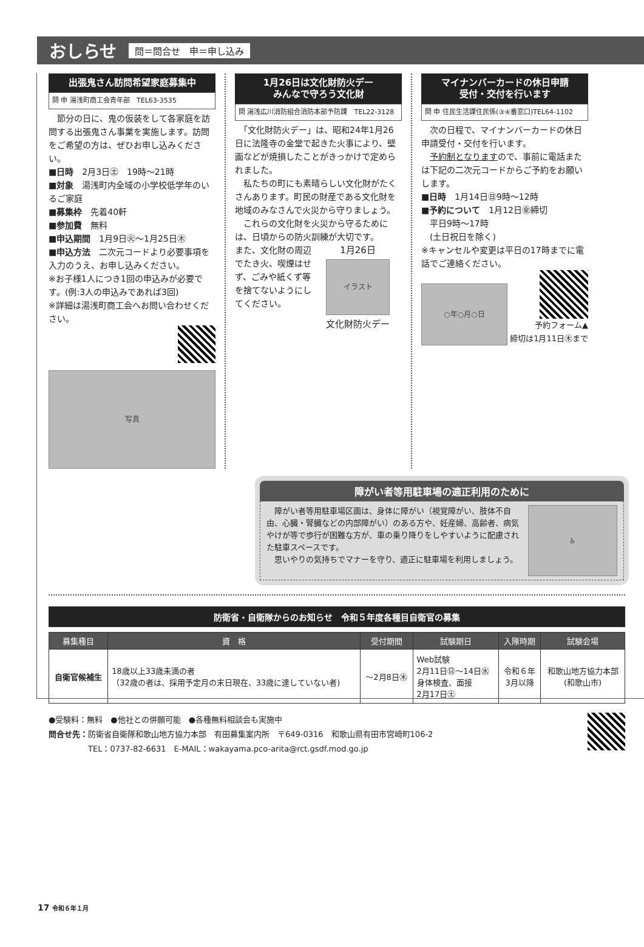おしらせ
問＝問合せ　申＝申し込み
出張鬼さん訪問希望家庭募集中
問 申 湯浅町商工会青年部　TEL63-3535
　節分の日に、鬼の仮装をして各家庭を訪問する出張鬼さん事業を実施します。訪問をご希望の方は、ぜひお申し込みください。
■日時　2月3日㊏　19時～21時
■対象　湯浅町内全域の小学校低学年のいるご家庭
■募集枠　先着40軒
■参加費　無料
■申込期間　1月9日㊋～1月25日㊍
■申込方法　二次元コードより必要事項を入力のうえ、お申し込みください。
※お子様1人につき1回の申込みが必要です。(例:3人の申込みであれば3回)
※詳細は湯浅町商工会へお問い合わせください。
写真
1月26日は文化財防火デー
みんなで守ろう文化財
問 湯浅広川消防組合消防本部予防課　TEL22-3128
　「文化財防火デー」は、昭和24年1月26日に法隆寺の金堂で起きた火事により、壁画などが焼損したことがきっかけで定められました。
　私たちの町にも素晴らしい文化財がたくさんあります。町民の財産である文化財を地域のみなさんで火災から守りましょう。
　これらの文化財を火災から守るためには、日頃からの防火訓練が大切です。
また、文化財の周辺でたき火、喫煙はせず、ごみや紙くず等を捨てないようにしてください。
1月26日
イラスト
文化財防火デー
マイナンバーカードの休日申請
受付・交付を行います
問 申 住民生活課住民係(③④番窓口)TEL64-1102
　次の日程で、マイナンバーカードの休日申請受付・交付を行います。
　予約制となりますので、事前に電話または下記の二次元コードからご予約をお願いします。
■日時　1月14日㊐9時～12時
■予約について　1月12日㊎締切
　平日9時～17時
　(土日祝日を除く)
※キャンセルや変更は平日の17時までに電話でご連絡ください。
○年○月○日
予約フォーム▲
締切は1月11日㊍まで
障がい者等用駐車場の適正利用のために
　障がい者等用駐車場区画は、身体に障がい（視覚障がい、肢体不自由、心臓・腎臓などの内部障がい）のある方や、妊産婦、高齢者、病気やけが等で歩行が困難な方が、車の乗り降りをしやすいように配慮された駐車スペースです。
　思いやりの気持ちでマナーを守り、適正に駐車場を利用しましょう。
♿
防衛省・自衛隊からのお知らせ　令和５年度各種目自衛官の募集
| 募集種目 | 資 格 | 受付期間 | 試験期日 | 入隊時期 | 試験会場 |
| --- | --- | --- | --- | --- | --- |
| 自衛官候補生 | 18歳以上33歳未満の者 （32歳の者は、採用予定月の末日現在、33歳に達していない者) | ～2月8日㊍ | Web試験 2月11日㊐～14日㊌ 身体検査、面接 2月17日㊏ | 令和６年 3月以降 | 和歌山地方協力本部 (和歌山市) |
●受験料：無料　●他社との併願可能　●各種無料相談会も実施中
問合せ先：防衛省自衛隊和歌山地方協力本部　有田募集案内所　〒649-0316　和歌山県有田市宮崎町106-2
　　　　　TEL：0737-82-6631　E-MAIL：wakayama.pco-arita@rct.gsdf.mod.go.jp
17 令和６年１月